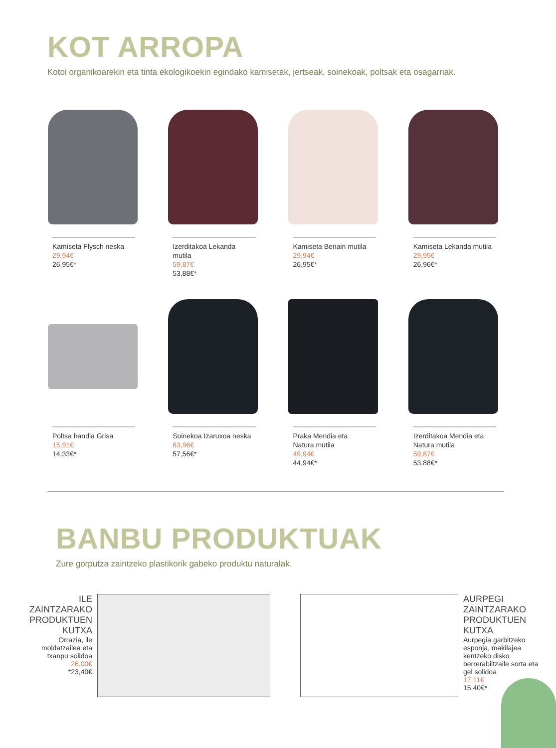KOT ARROPA
Kotoi organikoarekin eta tinta ekologikoekin egindako kamisetak, jertseak, soinekoak, poltsak eta osagarriak.
Kamiseta Flysch neska
29,94€
26,95€*
Izerditakoa Lekanda mutila
59,87€
53,88€*
Kamiseta Beriain mutila
29,94€
26,95€*
Kamiseta Lekanda mutila
29,95€
26,96€*
Poltsa handia Grisa
15,91€
14,33€*
Soinekoa Izaruxoa neska
63,96€
57,56€*
Praka Mendia eta
Natura mutila
49,94€
44,94€*
Izerditakoa Mendia eta
Natura mutila
59,87€
53,88€*
BANBU PRODUKTUAK
Zure gorputza zaintzeko plastikorik gabeko produktu naturalak.
ILE
ZAINTZARAKO
PRODUKTUEN
KUTXA
Orrazia, ile moldatzailea eta txanpu solidoa
26,00€
*23,40€
AURPEGI
ZAINTZARAKO
PRODUKTUEN
KUTXA
Aurpegia garbitzeko esponja, makilajea kentzeko disko berrerabiltzaile sorta eta gel solidoa
17,11€
15,40€*